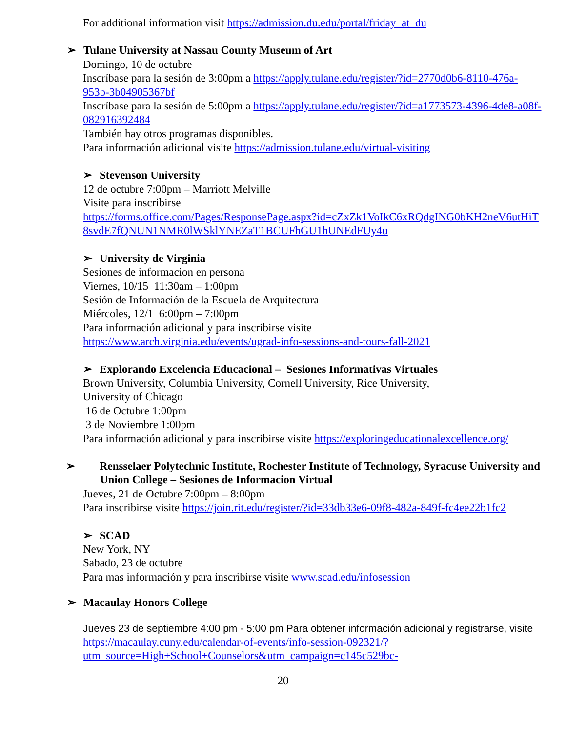For additional information visit https://admission.du.edu/portal/friday_at_du
➢ Tulane University at Nassau County Museum of Art
Domingo, 10 de octubre
Inscríbase para la sesión de 3:00pm a https://apply.tulane.edu/register/?id=2770d0b6-8110-476a-953b-3b04905367bf
Inscríbase para la sesión de 5:00pm a https://apply.tulane.edu/register/?id=a1773573-4396-4de8-a08f-082916392484
También hay otros programas disponibles.
Para información adicional visite https://admission.tulane.edu/virtual-visiting
➢ Stevenson University
12 de octubre 7:00pm – Marriott Melville
Visite para inscribirse
https://forms.office.com/Pages/ResponsePage.aspx?id=cZxZk1VoIkC6xRQdgING0bKH2neV6utHiT8svdE7fQNUN1NMR0lWSklYNEZaT1BCUFhGU1hUNEdFUy4u
➢ University de Virginia
Sesiones de informacion en persona
Viernes, 10/15 11:30am – 1:00pm
Sesión de Información de la Escuela de Arquitectura
Miércoles, 12/1 6:00pm – 7:00pm
Para información adicional y para inscribirse visite
https://www.arch.virginia.edu/events/ugrad-info-sessions-and-tours-fall-2021
➢ Explorando Excelencia Educacional – Sesiones Informativas Virtuales
Brown University, Columbia University, Cornell University, Rice University,
University of Chicago
16 de Octubre 1:00pm
3 de Noviembre 1:00pm
Para información adicional y para inscribirse visite https://exploringeducationalexcellence.org/
➢ Rensselaer Polytechnic Institute, Rochester Institute of Technology, Syracuse University and Union College – Sesiones de Informacion Virtual
Jueves, 21 de Octubre 7:00pm – 8:00pm
Para inscribirse visite https://join.rit.edu/register/?id=33db33e6-09f8-482a-849f-fc4ee22b1fc2
➢ SCAD
New York, NY
Sabado, 23 de octubre
Para mas información y para inscribirse visite www.scad.edu/infosession
➢ Macaulay Honors College
Jueves 23 de septiembre 4:00 pm - 5:00 pm Para obtener información adicional y registrarse, visite https://macaulay.cuny.edu/calendar-of-events/info-session-092321/?utm_source=High+School+Counselors&utm_campaign=c145c529bc-
20